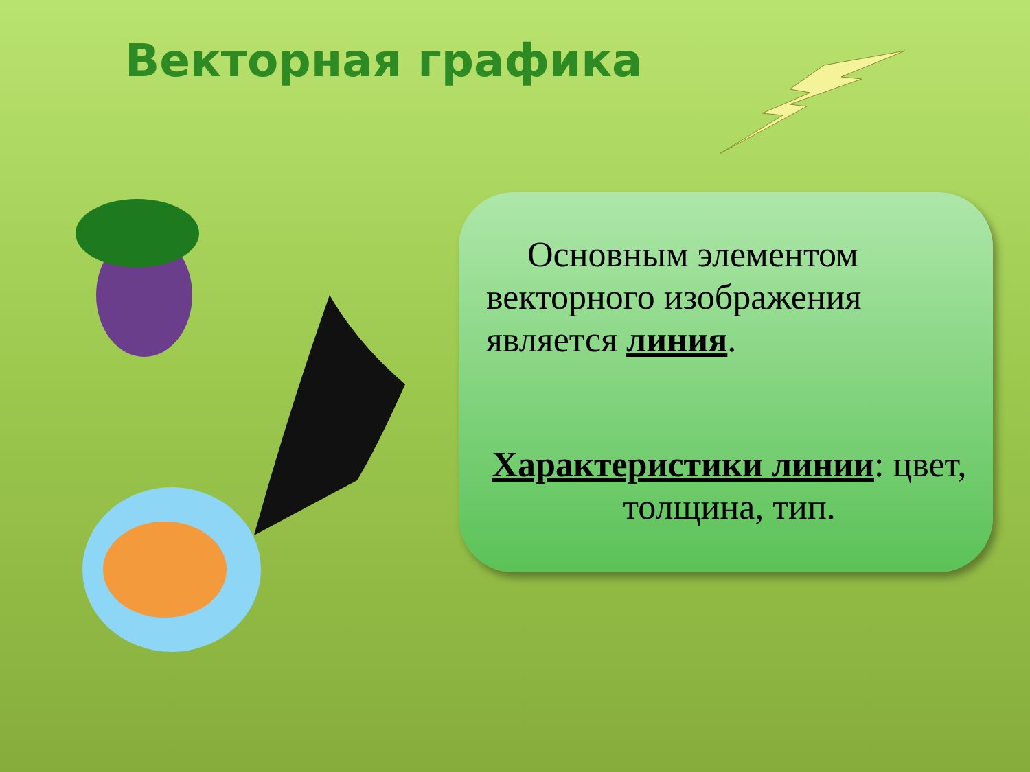Векторная графика
Основным элементом векторного изображения является линия.
Характеристики линии: цвет, толщина, тип.